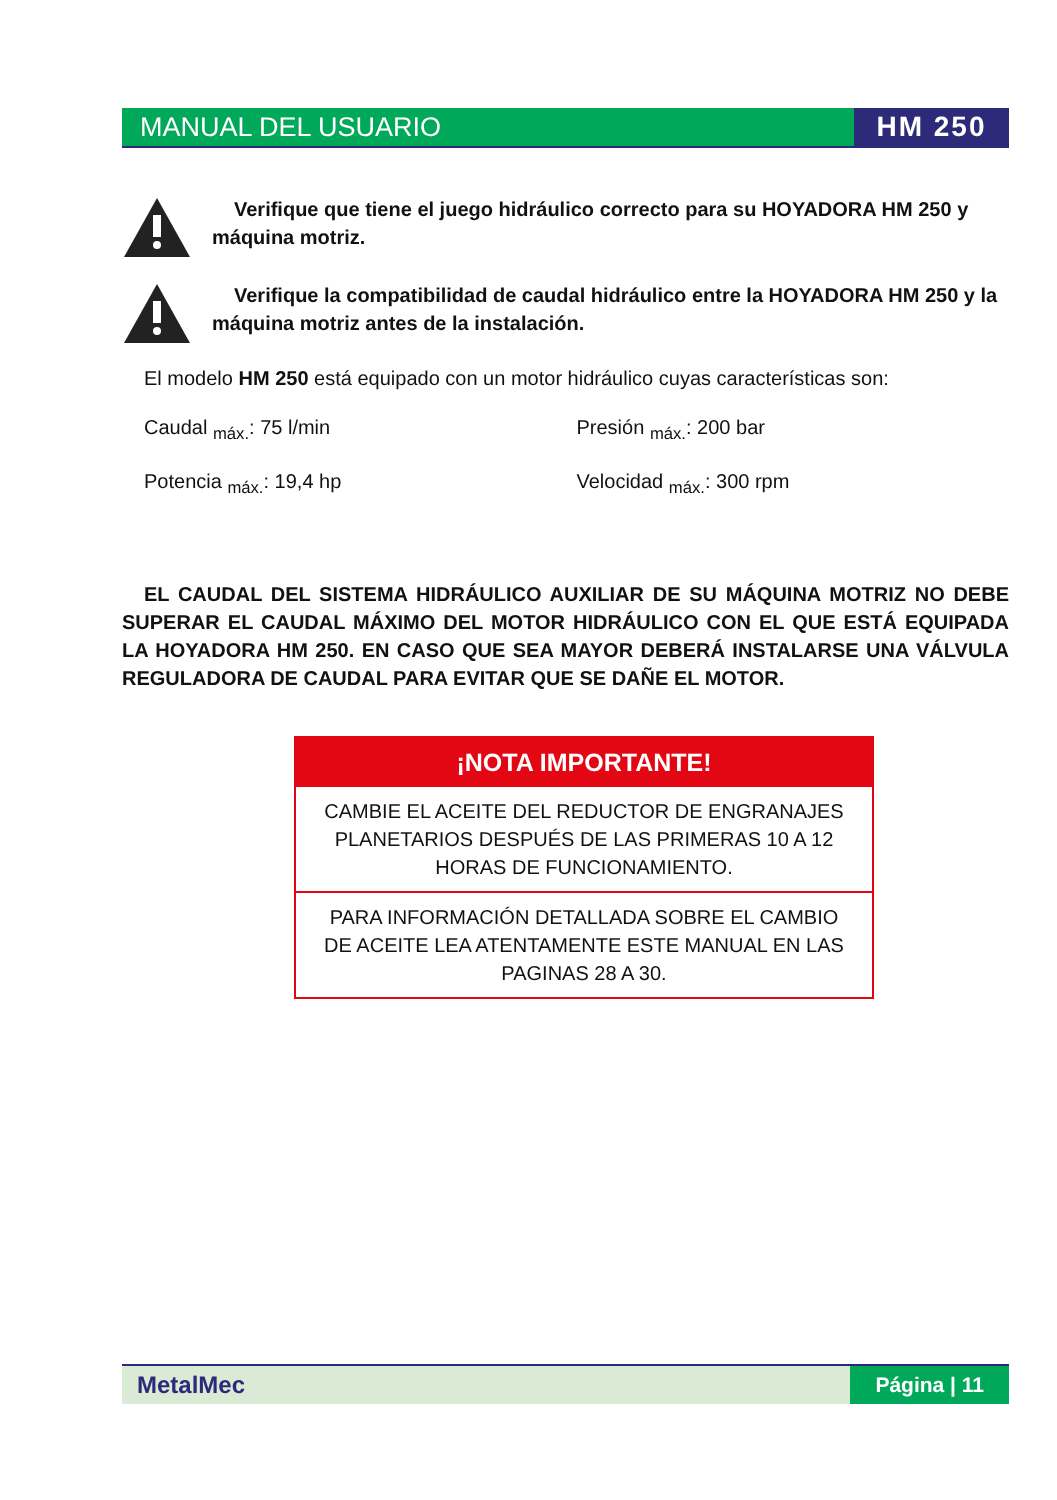MANUAL DEL USUARIO HM 250
Verifique que tiene el juego hidráulico correcto para su HOYADORA HM 250 y máquina motriz.
Verifique la compatibilidad de caudal hidráulico entre la HOYADORA HM 250 y la máquina motriz antes de la instalación.
El modelo HM 250 está equipado con un motor hidráulico cuyas características son:
Caudal <sub>máx.</sub>: 75 l/min Presión <sub>máx.</sub>: 200 bar
Potencia <sub>máx.</sub>: 19,4 hp Velocidad <sub>máx.</sub>: 300 rpm
EL CAUDAL DEL SISTEMA HIDRÁULICO AUXILIAR DE SU MÁQUINA MOTRIZ NO DEBE SUPERAR EL CAUDAL MÁXIMO DEL MOTOR HIDRÁULICO CON EL QUE ESTÁ EQUIPADA LA HOYADORA HM 250. EN CASO QUE SEA MAYOR DEBERÁ INSTALARSE UNA VÁLVULA REGULADORA DE CAUDAL PARA EVITAR QUE SE DAÑE EL MOTOR.
¡NOTA IMPORTANTE!
CAMBIE EL ACEITE DEL REDUCTOR DE ENGRANAJES PLANETARIOS DESPUÉS DE LAS PRIMERAS 10 A 12 HORAS DE FUNCIONAMIENTO.
PARA INFORMACIÓN DETALLADA SOBRE EL CAMBIO DE ACEITE LEA ATENTAMENTE ESTE MANUAL EN LAS PAGINAS 28 A 30.
MetalMec Página | 11